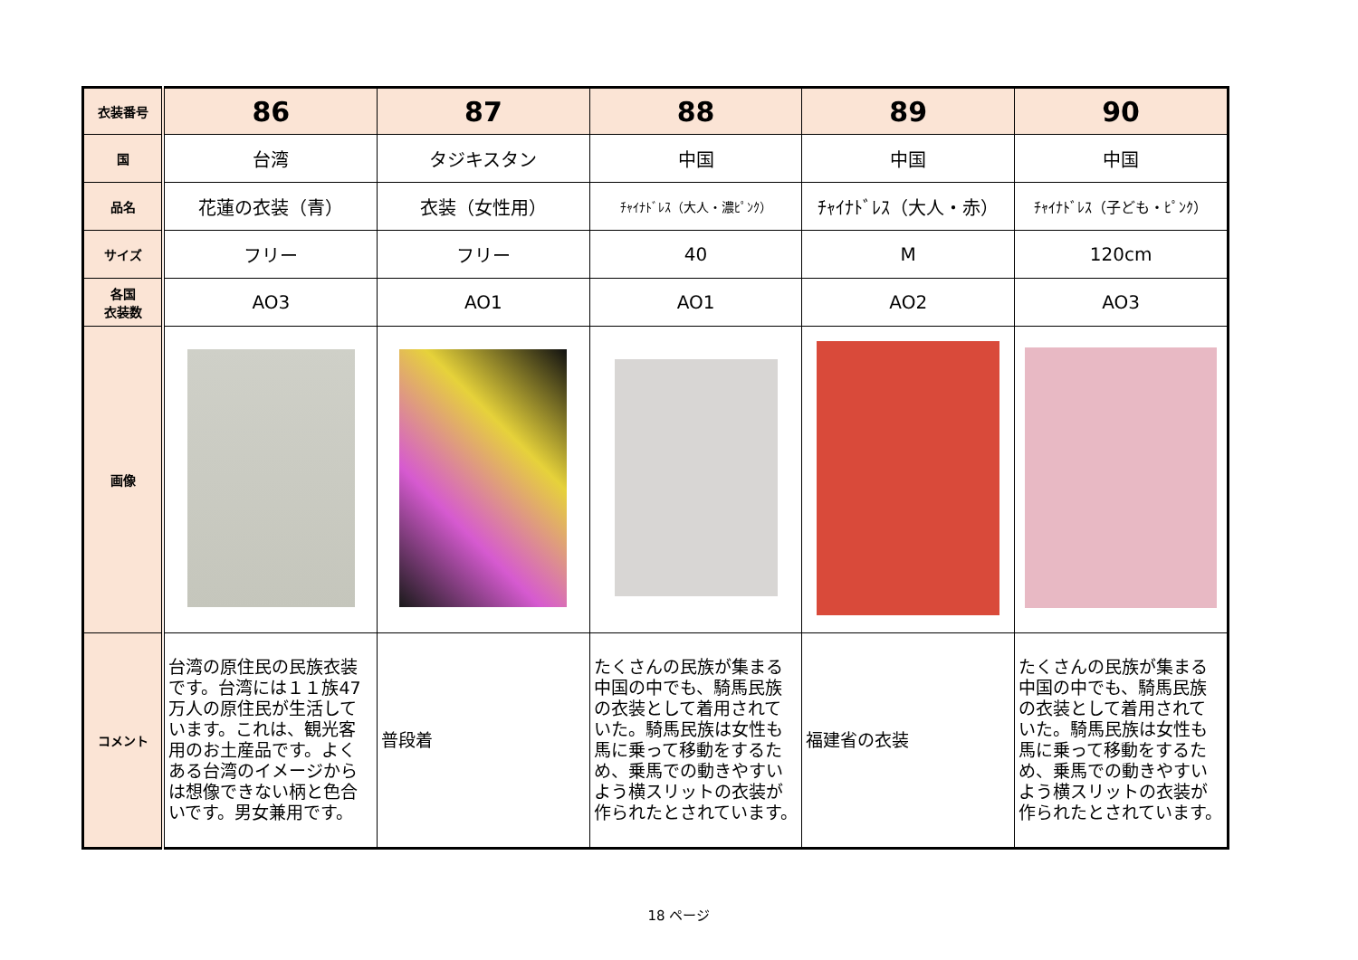| 衣装番号 | 86 | 87 | 88 | 89 | 90 |
| 国 | 台湾 | タジキスタン | 中国 | 中国 | 中国 |
| 品名 | 花蓮の衣装（青） | 衣装（女性用） | ﾁｬｲﾅﾄﾞﾚｽ（大人・濃ﾋﾟﾝｸ） | ﾁｬｲﾅﾄﾞﾚｽ（大人・赤） | ﾁｬｲﾅﾄﾞﾚｽ（子ども・ﾋﾟﾝｸ） |
| サイズ | フリー | フリー | 40 | M | 120cm |
| 各国 衣装数 | AO3 | AO1 | AO1 | AO2 | AO3 |
| 画像 | | | | | |
| コメント | 台湾の原住民の民族衣装です。台湾には１１族47万人の原住民が生活しています。これは、観光客用のお土産品です。よくある台湾のイメージからは想像できない柄と色合いです。男女兼用です。 | 普段着 | たくさんの民族が集まる中国の中でも、騎馬民族の衣装として着用されていた。騎馬民族は女性も馬に乗って移動をするため、乗馬での動きやすいよう横スリットの衣装が作られたとされています。 | 福建省の衣装 | たくさんの民族が集まる中国の中でも、騎馬民族の衣装として着用されていた。騎馬民族は女性も馬に乗って移動をするため、乗馬での動きやすいよう横スリットの衣装が作られたとされています。 |
18 ページ